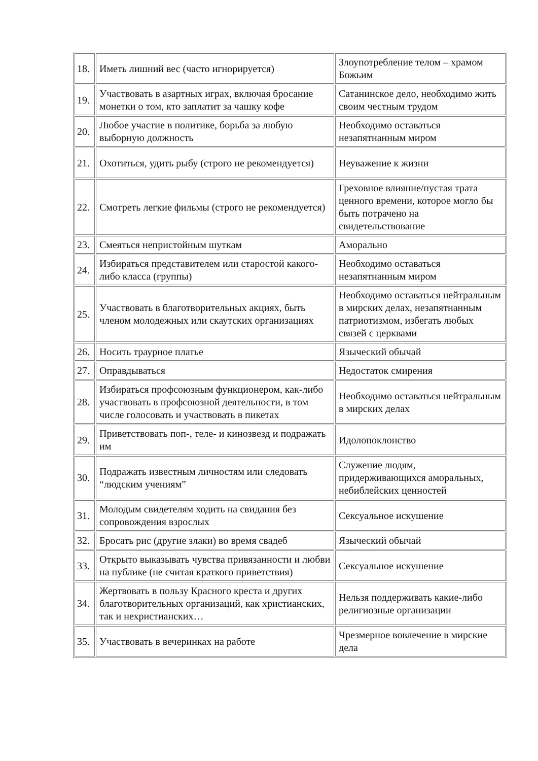| 18. | Иметь лишний вес (часто игнорируется) | Злоупотребление телом – храмом Божьим |
| 19. | Участвовать в азартных играх, включая бросание монетки о том, кто заплатит за чашку кофе | Сатанинское дело, необходимо жить своим честным трудом |
| 20. | Любое участие в политике, борьба за любую выборную должность | Необходимо оставаться незапятнанным миром |
| 21. | Охотиться, удить рыбу (строго не рекомендуется) | Неуважение к жизни |
| 22. | Смотреть легкие фильмы (строго не рекомендуется) | Греховное влияние/пустая трата ценного времени, которое могло бы быть потрачено на свидетельствование |
| 23. | Смеяться непристойным шуткам | Аморально |
| 24. | Избираться представителем или старостой какого-либо класса (группы) | Необходимо оставаться незапятнанным миром |
| 25. | Участвовать в благотворительных акциях, быть членом молодежных или скаутских организациях | Необходимо оставаться нейтральным в мирских делах, незапятнанным патриотизмом, избегать любых связей с церквами |
| 26. | Носить траурное платье | Языческий обычай |
| 27. | Оправдываться | Недостаток смирения |
| 28. | Избираться профсоюзным функционером, как-либо участвовать в профсоюзной деятельности, в том числе голосовать и участвовать в пикетах | Необходимо оставаться нейтральным в мирских делах |
| 29. | Приветствовать поп-, теле- и кинозвезд и подражать им | Идолопоклонство |
| 30. | Подражать известным личностям или следовать “людским учениям” | Служение людям, придерживающихся аморальных, небиблейских ценностей |
| 31. | Молодым свидетелям ходить на свидания без сопровождения взрослых | Сексуальное искушение |
| 32. | Бросать рис (другие злаки) во время свадеб | Языческий обычай |
| 33. | Открыто выказывать чувства привязанности и любви на публике (не считая краткого приветствия) | Сексуальное искушение |
| 34. | Жертвовать в пользу Красного креста и других благотворительных организаций, как христианских, так и нехристианских… | Нельзя поддерживать какие-либо религиозные организации |
| 35. | Участвовать в вечеринках на работе | Чрезмерное вовлечение в мирские дела |